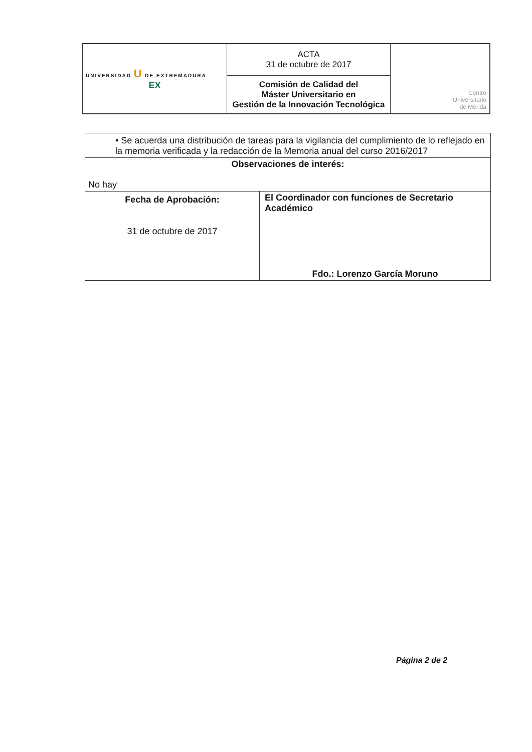| UNIVERSIDAD U DE EXTREMADURA EX | ACTA 31 de octubre de 2017 | Centro Universitario de Mérida |
| | Comisión de Calidad del Máster Universitario en Gestión de la Innovación Tecnológica | |
| • Se acuerda una distribución de tareas para la vigilancia del cumplimiento de lo reflejado en la memoria verificada y la redacción de la Memoria anual del curso 2016/2017 | |
| Observaciones de interés: No hay | |
| Fecha de Aprobación: 31 de octubre de 2017 | El Coordinador con funciones de Secretario Académico Fdo.: Lorenzo García Moruno |
Página 2 de 2